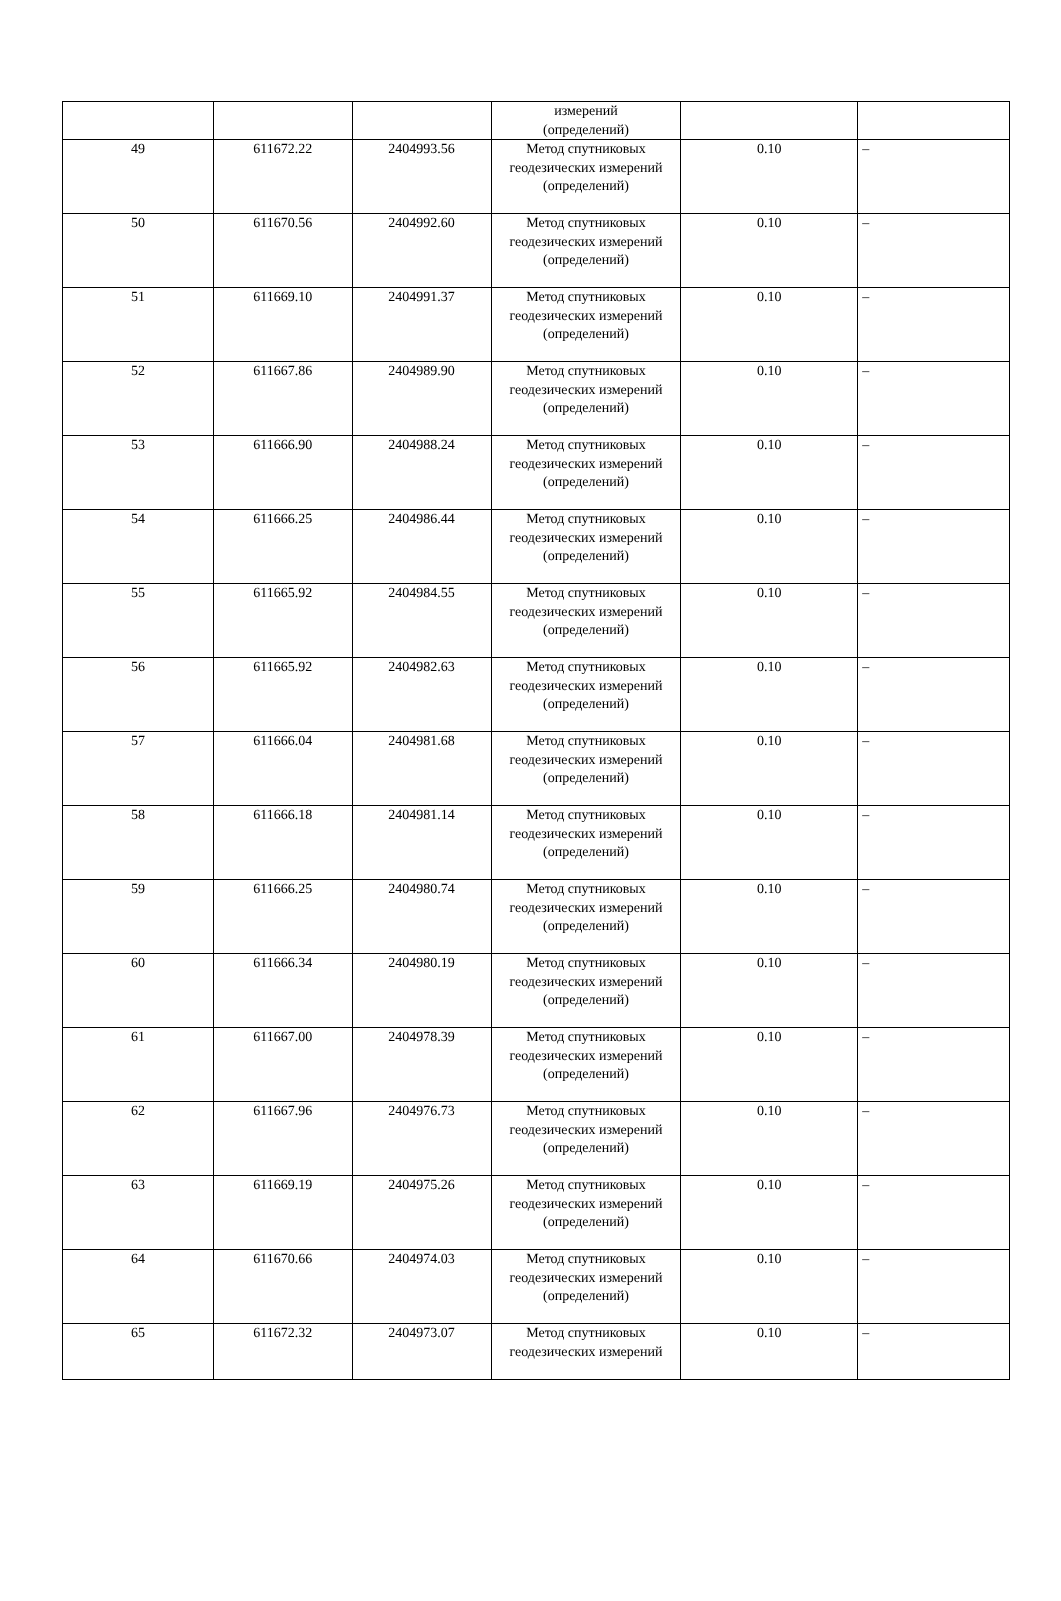| | | | измерений (определений) | | |
| 49 | 611672.22 | 2404993.56 | Метод спутниковых геодезических измерений (определений) | 0.10 | – |
| 50 | 611670.56 | 2404992.60 | Метод спутниковых геодезических измерений (определений) | 0.10 | – |
| 51 | 611669.10 | 2404991.37 | Метод спутниковых геодезических измерений (определений) | 0.10 | – |
| 52 | 611667.86 | 2404989.90 | Метод спутниковых геодезических измерений (определений) | 0.10 | – |
| 53 | 611666.90 | 2404988.24 | Метод спутниковых геодезических измерений (определений) | 0.10 | – |
| 54 | 611666.25 | 2404986.44 | Метод спутниковых геодезических измерений (определений) | 0.10 | – |
| 55 | 611665.92 | 2404984.55 | Метод спутниковых геодезических измерений (определений) | 0.10 | – |
| 56 | 611665.92 | 2404982.63 | Метод спутниковых геодезических измерений (определений) | 0.10 | – |
| 57 | 611666.04 | 2404981.68 | Метод спутниковых геодезических измерений (определений) | 0.10 | – |
| 58 | 611666.18 | 2404981.14 | Метод спутниковых геодезических измерений (определений) | 0.10 | – |
| 59 | 611666.25 | 2404980.74 | Метод спутниковых геодезических измерений (определений) | 0.10 | – |
| 60 | 611666.34 | 2404980.19 | Метод спутниковых геодезических измерений (определений) | 0.10 | – |
| 61 | 611667.00 | 2404978.39 | Метод спутниковых геодезических измерений (определений) | 0.10 | – |
| 62 | 611667.96 | 2404976.73 | Метод спутниковых геодезических измерений (определений) | 0.10 | – |
| 63 | 611669.19 | 2404975.26 | Метод спутниковых геодезических измерений (определений) | 0.10 | – |
| 64 | 611670.66 | 2404974.03 | Метод спутниковых геодезических измерений (определений) | 0.10 | – |
| 65 | 611672.32 | 2404973.07 | Метод спутниковых геодезических измерений | 0.10 | – |